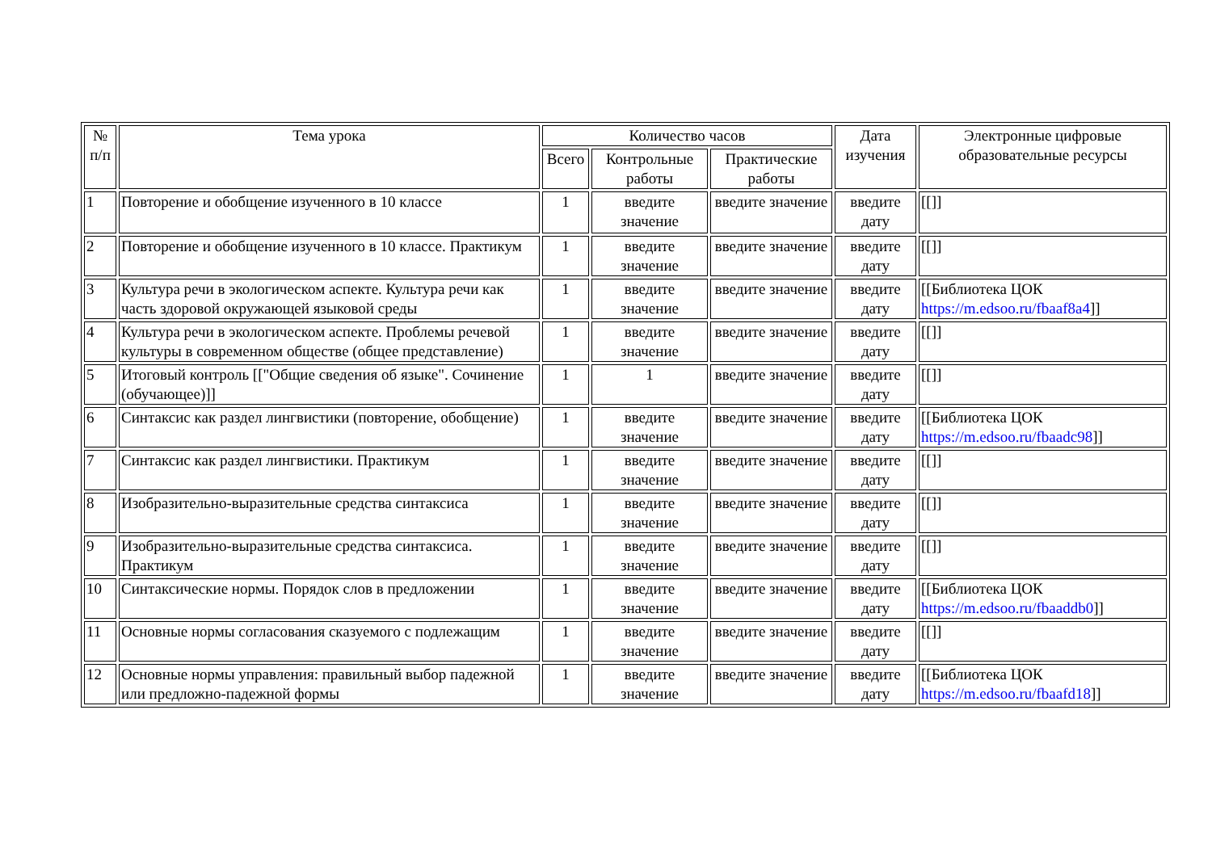| № п/п | Тема урока | Количество часов | | | Дата изучения | Электронные цифровые образовательные ресурсы |
| --- | --- | --- | --- | --- | --- | --- |
| | | Всего | Контрольные работы | Практические работы | | |
| 1 | Повторение и обобщение изученного в 10 классе | 1 | введите значение | введите значение | введите дату | [[]] |
| 2 | Повторение и обобщение изученного в 10 классе. Практикум | 1 | введите значение | введите значение | введите дату | [[]] |
| 3 | Культура речи в экологическом аспекте. Культура речи как часть здоровой окружающей языковой среды | 1 | введите значение | введите значение | введите дату | [[Библиотека ЦОК https://m.edsoo.ru/fbaaf8a4 ]] |
| 4 | Культура речи в экологическом аспекте. Проблемы речевой культуры в современном обществе (общее представление) | 1 | введите значение | введите значение | введите дату | [[]] |
| 5 | Итоговый контроль [["Общие сведения об языке". Сочинение (обучающее)]] | 1 | 1 | введите значение | введите дату | [[]] |
| 6 | Синтаксис как раздел лингвистики (повторение, обобщение) | 1 | введите значение | введите значение | введите дату | [[Библиотека ЦОК https://m.edsoo.ru/fbaadc98 ]] |
| 7 | Синтаксис как раздел лингвистики. Практикум | 1 | введите значение | введите значение | введите дату | [[]] |
| 8 | Изобразительно-выразительные средства синтаксиса | 1 | введите значение | введите значение | введите дату | [[]] |
| 9 | Изобразительно-выразительные средства синтаксиса. Практикум | 1 | введите значение | введите значение | введите дату | [[]] |
| 10 | Синтаксические нормы. Порядок слов в предложении | 1 | введите значение | введите значение | введите дату | [[Библиотека ЦОК https://m.edsoo.ru/fbaaddb0 ]] |
| 11 | Основные нормы согласования сказуемого с подлежащим | 1 | введите значение | введите значение | введите дату | [[]] |
| 12 | Основные нормы управления: правильный выбор падежной или предложно-падежной формы | 1 | введите значение | введите значение | введите дату | [[Библиотека ЦОК https://m.edsoo.ru/fbaafd18 ]] |